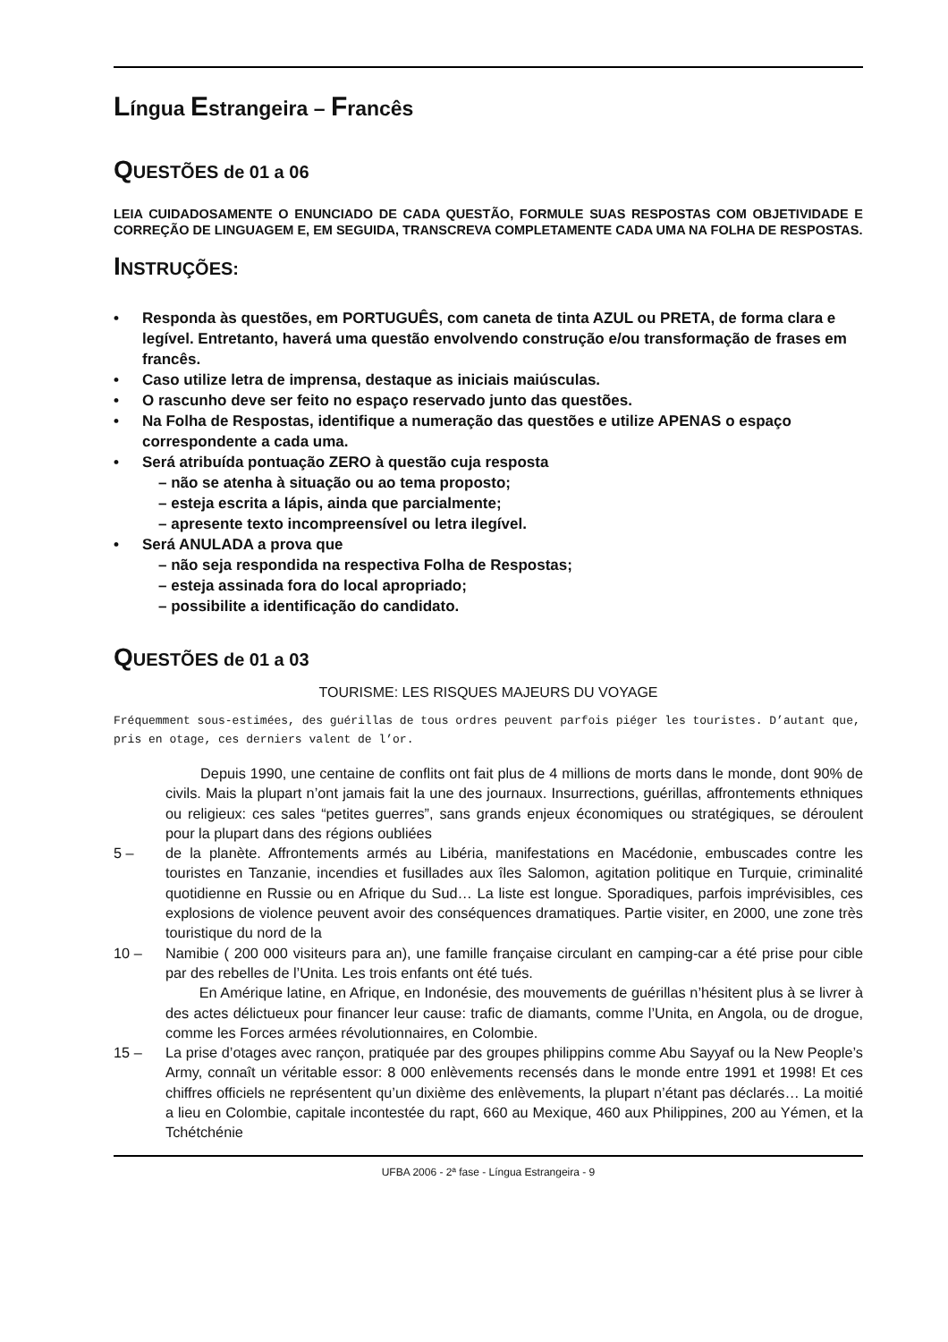Língua Estrangeira – Francês
QUESTÕES de 01 a 06
LEIA CUIDADOSAMENTE O ENUNCIADO DE CADA QUESTÃO, FORMULE SUAS RESPOSTAS COM OBJETIVIDADE E CORREÇÃO DE LINGUAGEM E, EM SEGUIDA, TRANSCREVA COMPLETAMENTE CADA UMA NA FOLHA DE RESPOSTAS.
INSTRUÇÕES:
• Responda às questões, em PORTUGUÊS, com caneta de tinta AZUL ou PRETA, de forma clara e legível. Entretanto, haverá uma questão envolvendo construção e/ou transformação de frases em francês.
• Caso utilize letra de imprensa, destaque as iniciais maiúsculas.
• O rascunho deve ser feito no espaço reservado junto das questões.
• Na Folha de Respostas, identifique a numeração das questões e utilize APENAS o espaço correspondente a cada uma.
• Será atribuída pontuação ZERO à questão cuja resposta
– não se atenha à situação ou ao tema proposto;
– esteja escrita a lápis, ainda que parcialmente;
– apresente texto incompreensível ou letra ilegível.
• Será ANULADA a prova que
– não seja respondida na respectiva Folha de Respostas;
– esteja assinada fora do local apropriado;
– possibilite a identificação do candidato.
QUESTÕES de 01 a 03
TOURISME: LES RISQUES MAJEURS DU VOYAGE
Fréquemment sous-estimées, des guérillas de tous ordres peuvent parfois piéger les touristes. D’autant que, pris en otage, ces derniers valent de l’or.
Depuis 1990, une centaine de conflits ont fait plus de 4 millions de morts dans le monde, dont 90% de civils. Mais la plupart n’ont jamais fait la une des journaux. Insurrections, guérillas, affrontements ethniques ou religieux: ces sales “petites guerres”, sans grands enjeux économiques ou stratégiques, se déroulent pour la plupart dans des régions oubliées
5 – de la planète. Affrontements armés au Libéria, manifestations en Macédonie, embuscades contre les touristes en Tanzanie, incendies et fusillades aux îles Salomon, agitation politique en Turquie, criminalité quotidienne en Russie ou en Afrique du Sud… La liste est longue. Sporadiques, parfois imprévisibles, ces explosions de violence peuvent avoir des conséquences dramatiques. Partie visiter, en 2000, une zone très touristique du nord de la
10 – Namibie ( 200 000 visiteurs para an), une famille française circulant en camping-car a été prise pour cible par des rebelles de l’Unita. Les trois enfants ont été tués.
En Amérique latine, en Afrique, en Indonésie, des mouvements de guérillas n’hésitent plus à se livrer à des actes délictueux pour financer leur cause: trafic de diamants, comme l’Unita, en Angola, ou de drogue, comme les Forces armées révolutionnaires, en Colombie.
15 – La prise d’otages avec rançon, pratiquée par des groupes philippins comme Abu Sayyaf ou la New People’s Army, connaît un véritable essor: 8 000 enlèvements recensés dans le monde entre 1991 et 1998! Et ces chiffres officiels ne représentent qu’un dixième des enlèvements, la plupart n’étant pas déclarés… La moitié a lieu en Colombie, capitale incontestée du rapt, 660 au Mexique, 460 aux Philippines, 200 au Yémen, et la Tchétchénie
UFBA 2006 - 2ª fase - Língua Estrangeira - 9